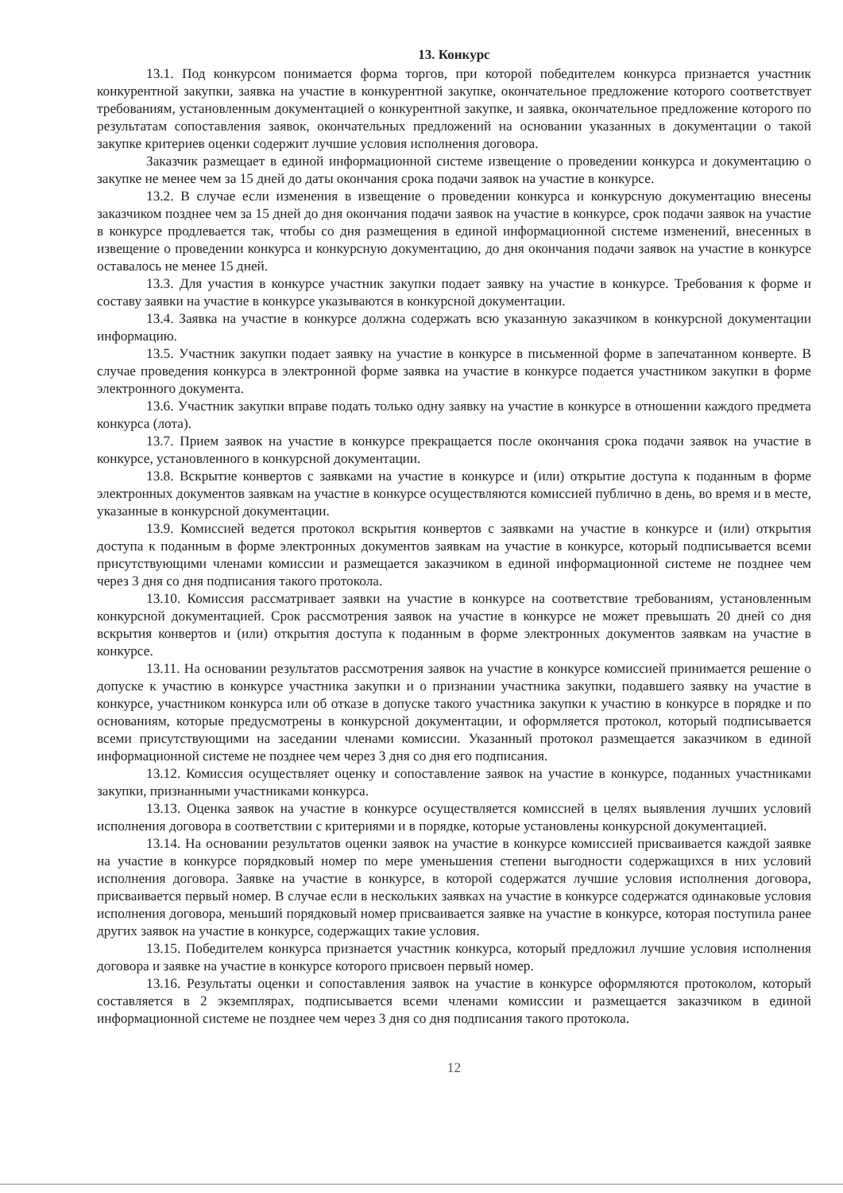13. Конкурс
13.1. Под конкурсом понимается форма торгов, при которой победителем конкурса признается участник конкурентной закупки, заявка на участие в конкурентной закупке, окончательное предложение которого соответствует требованиям, установленным документацией о конкурентной закупке, и заявка, окончательное предложение которого по результатам сопоставления заявок, окончательных предложений на основании указанных в документации о такой закупке критериев оценки содержит лучшие условия исполнения договора.
Заказчик размещает в единой информационной системе извещение о проведении конкурса и документацию о закупке не менее чем за 15 дней до даты окончания срока подачи заявок на участие в конкурсе.
13.2. В случае если изменения в извещение о проведении конкурса и конкурсную документацию внесены заказчиком позднее чем за 15 дней до дня окончания подачи заявок на участие в конкурсе, срок подачи заявок на участие в конкурсе продлевается так, чтобы со дня размещения в единой информационной системе изменений, внесенных в извещение о проведении конкурса и конкурсную документацию, до дня окончания подачи заявок на участие в конкурсе оставалось не менее 15 дней.
13.3. Для участия в конкурсе участник закупки подает заявку на участие в конкурсе. Требования к форме и составу заявки на участие в конкурсе указываются в конкурсной документации.
13.4. Заявка на участие в конкурсе должна содержать всю указанную заказчиком в конкурсной документации информацию.
13.5. Участник закупки подает заявку на участие в конкурсе в письменной форме в запечатанном конверте. В случае проведения конкурса в электронной форме заявка на участие в конкурсе подается участником закупки в форме электронного документа.
13.6. Участник закупки вправе подать только одну заявку на участие в конкурсе в отношении каждого предмета конкурса (лота).
13.7. Прием заявок на участие в конкурсе прекращается после окончания срока подачи заявок на участие в конкурсе, установленного в конкурсной документации.
13.8. Вскрытие конвертов с заявками на участие в конкурсе и (или) открытие доступа к поданным в форме электронных документов заявкам на участие в конкурсе осуществляются комиссией публично в день, во время и в месте, указанные в конкурсной документации.
13.9. Комиссией ведется протокол вскрытия конвертов с заявками на участие в конкурсе и (или) открытия доступа к поданным в форме электронных документов заявкам на участие в конкурсе, который подписывается всеми присутствующими членами комиссии и размещается заказчиком в единой информационной системе не позднее чем через 3 дня со дня подписания такого протокола.
13.10. Комиссия рассматривает заявки на участие в конкурсе на соответствие требованиям, установленным конкурсной документацией. Срок рассмотрения заявок на участие в конкурсе не может превышать 20 дней со дня вскрытия конвертов и (или) открытия доступа к поданным в форме электронных документов заявкам на участие в конкурсе.
13.11. На основании результатов рассмотрения заявок на участие в конкурсе комиссией принимается решение о допуске к участию в конкурсе участника закупки и о признании участника закупки, подавшего заявку на участие в конкурсе, участником конкурса или об отказе в допуске такого участника закупки к участию в конкурсе в порядке и по основаниям, которые предусмотрены в конкурсной документации, и оформляется протокол, который подписывается всеми присутствующими на заседании членами комиссии. Указанный протокол размещается заказчиком в единой информационной системе не позднее чем через 3 дня со дня его подписания.
13.12. Комиссия осуществляет оценку и сопоставление заявок на участие в конкурсе, поданных участниками закупки, признанными участниками конкурса.
13.13. Оценка заявок на участие в конкурсе осуществляется комиссией в целях выявления лучших условий исполнения договора в соответствии с критериями и в порядке, которые установлены конкурсной документацией.
13.14. На основании результатов оценки заявок на участие в конкурсе комиссией присваивается каждой заявке на участие в конкурсе порядковый номер по мере уменьшения степени выгодности содержащихся в них условий исполнения договора. Заявке на участие в конкурсе, в которой содержатся лучшие условия исполнения договора, присваивается первый номер. В случае если в нескольких заявках на участие в конкурсе содержатся одинаковые условия исполнения договора, меньший порядковый номер присваивается заявке на участие в конкурсе, которая поступила ранее других заявок на участие в конкурсе, содержащих такие условия.
13.15. Победителем конкурса признается участник конкурса, который предложил лучшие условия исполнения договора и заявке на участие в конкурсе которого присвоен первый номер.
13.16. Результаты оценки и сопоставления заявок на участие в конкурсе оформляются протоколом, который составляется в 2 экземплярах, подписывается всеми членами комиссии и размещается заказчиком в единой информационной системе не позднее чем через 3 дня со дня подписания такого протокола.
12